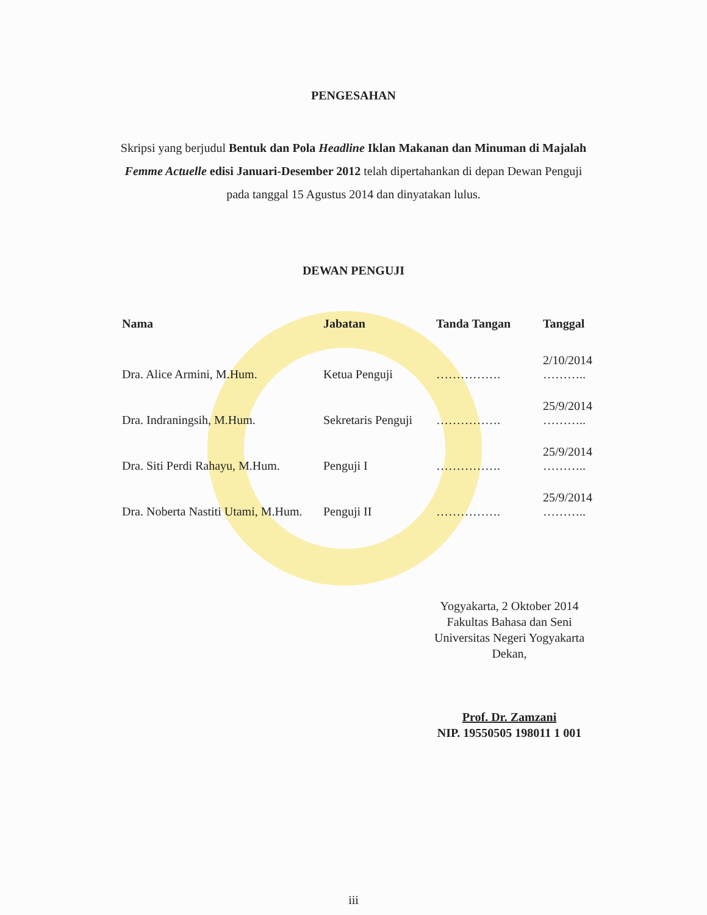PENGESAHAN
Skripsi yang berjudul Bentuk dan Pola Headline Iklan Makanan dan Minuman di Majalah Femme Actuelle edisi Januari-Desember 2012 telah dipertahankan di depan Dewan Penguji pada tanggal 15 Agustus 2014 dan dinyatakan lulus.
DEWAN PENGUJI
| Nama | Jabatan | Tanda Tangan | Tanggal |
| --- | --- | --- | --- |
| Dra. Alice Armini, M.Hum. | Ketua Penguji | ……………. | 2/10/2014 ……….. |
| Dra. Indraningsih, M.Hum. | Sekretaris Penguji | ……………. | 25/9/2014 ……….. |
| Dra. Siti Perdi Rahayu, M.Hum. | Penguji I | ……………. | 25/9/2014 ……….. |
| Dra. Noberta Nastiti Utami, M.Hum. | Penguji II | ……………. | 25/9/2014 ……….. |
Yogyakarta, 2 Oktober 2014
Fakultas Bahasa dan Seni
Universitas Negeri Yogyakarta
Dekan,
Prof. Dr. Zamzani
NIP. 19550505 198011 1 001
iii